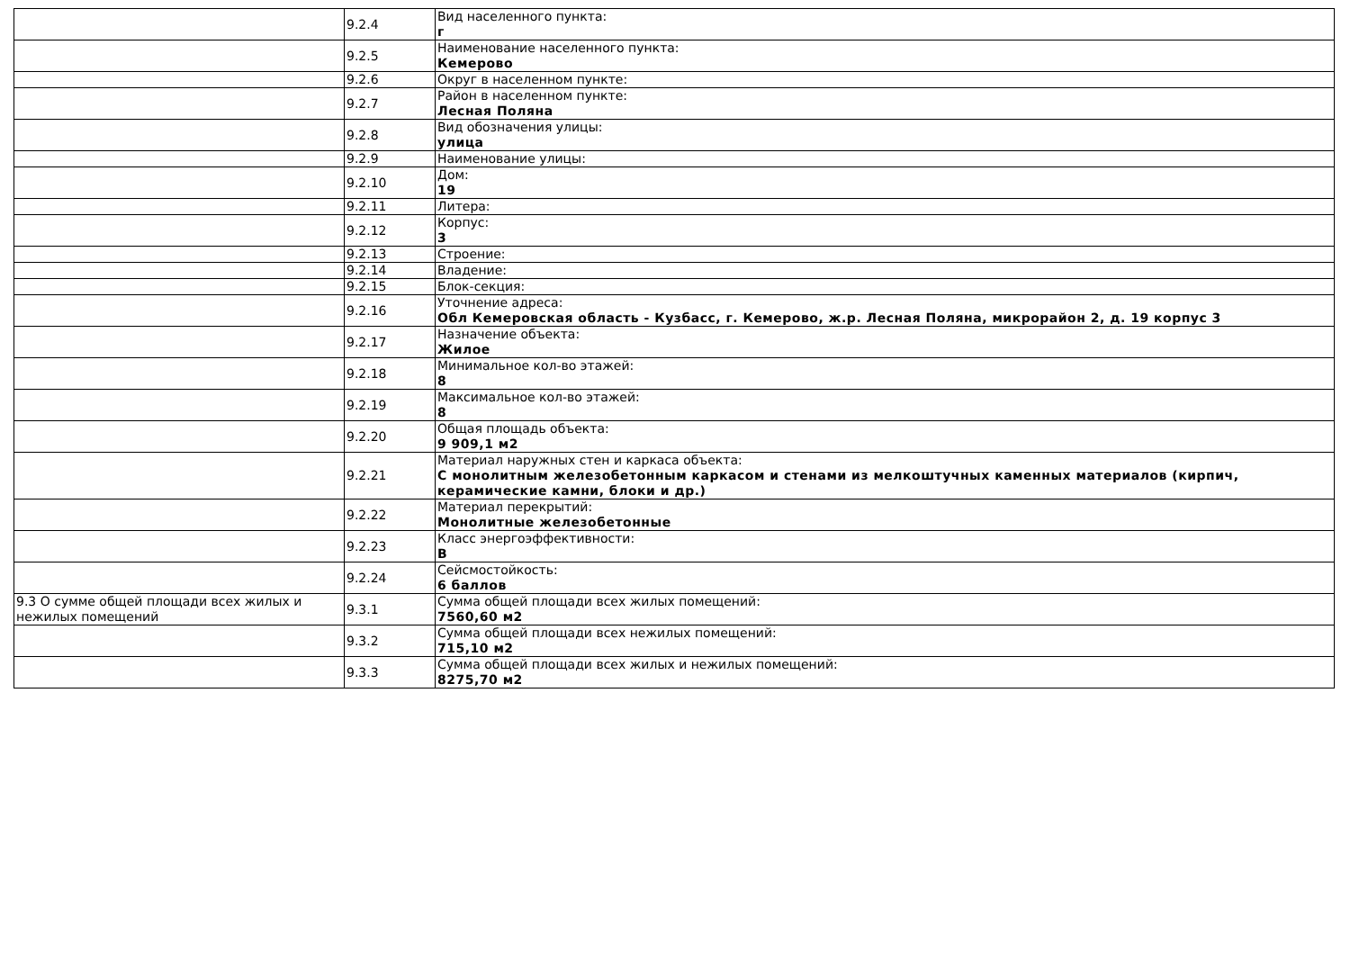| | 9.2.4 | Вид населенного пункта: г |
| | 9.2.5 | Наименование населенного пункта: Кемерово |
| | 9.2.6 | Округ в населенном пункте: |
| | 9.2.7 | Район в населенном пункте: Лесная Поляна |
| | 9.2.8 | Вид обозначения улицы: улица |
| | 9.2.9 | Наименование улицы: |
| | 9.2.10 | Дом: 19 |
| | 9.2.11 | Литера: |
| | 9.2.12 | Корпус: 3 |
| | 9.2.13 | Строение: |
| | 9.2.14 | Владение: |
| | 9.2.15 | Блок-секция: |
| | 9.2.16 | Уточнение адреса: Обл Кемеровская область - Кузбасс, г. Кемерово, ж.р. Лесная Поляна, микрорайон 2, д. 19 корпус 3 |
| | 9.2.17 | Назначение объекта: Жилое |
| | 9.2.18 | Минимальное кол-во этажей: 8 |
| | 9.2.19 | Максимальное кол-во этажей: 8 |
| | 9.2.20 | Общая площадь объекта: 9 909,1 м2 |
| | 9.2.21 | Материал наружных стен и каркаса объекта: С монолитным железобетонным каркасом и стенами из мелкоштучных каменных материалов (кирпич, керамические камни, блоки и др.) |
| | 9.2.22 | Материал перекрытий: Монолитные железобетонные |
| | 9.2.23 | Класс энергоэффективности: В |
| | 9.2.24 | Сейсмостойкость: 6 баллов |
| 9.3 О сумме общей площади всех жилых и нежилых помещений | 9.3.1 | Сумма общей площади всех жилых помещений: 7560,60 м2 |
| | 9.3.2 | Сумма общей площади всех нежилых помещений: 715,10 м2 |
| | 9.3.3 | Сумма общей площади всех жилых и нежилых помещений: 8275,70 м2 |